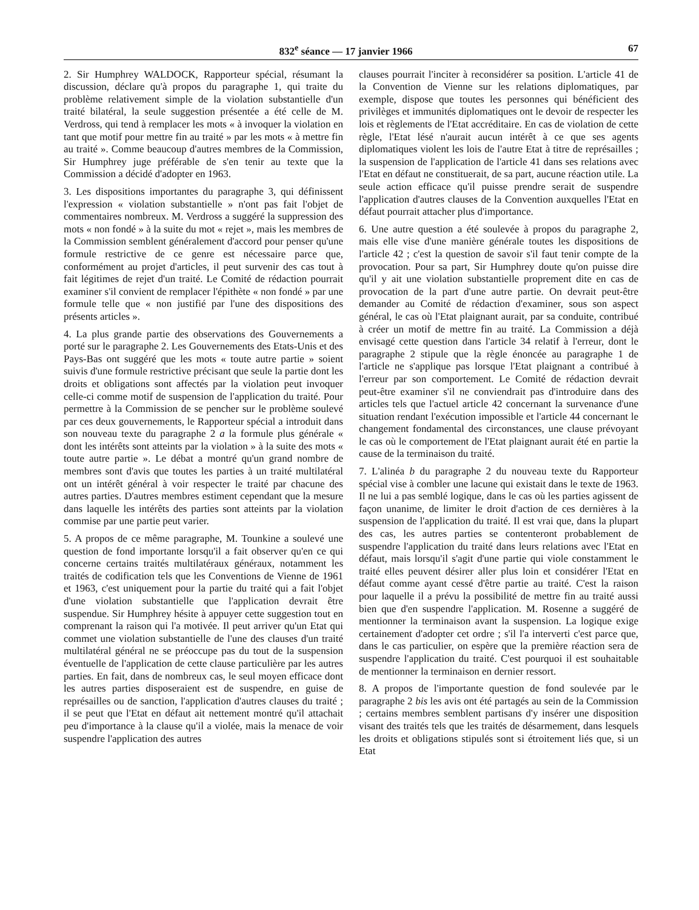832<sup>e</sup> séance — 17 janvier 1966 67
2. Sir Humphrey WALDOCK, Rapporteur spécial, résumant la discussion, déclare qu'à propos du paragraphe 1, qui traite du problème relativement simple de la violation substantielle d'un traité bilatéral, la seule suggestion présentée a été celle de M. Verdross, qui tend à remplacer les mots « à invoquer la violation en tant que motif pour mettre fin au traité » par les mots « à mettre fin au traité ». Comme beaucoup d'autres membres de la Commission, Sir Humphrey juge préférable de s'en tenir au texte que la Commission a décidé d'adopter en 1963.
3. Les dispositions importantes du paragraphe 3, qui définissent l'expression « violation substantielle » n'ont pas fait l'objet de commentaires nombreux. M. Verdross a suggéré la suppression des mots « non fondé » à la suite du mot « rejet », mais les membres de la Commission semblent généralement d'accord pour penser qu'une formule restrictive de ce genre est nécessaire parce que, conformément au projet d'articles, il peut survenir des cas tout à fait légitimes de rejet d'un traité. Le Comité de rédaction pourrait examiner s'il convient de remplacer l'épithète « non fondé » par une formule telle que « non justifié par l'une des dispositions des présents articles ».
4. La plus grande partie des observations des Gouvernements a porté sur le paragraphe 2. Les Gouvernements des Etats-Unis et des Pays-Bas ont suggéré que les mots « toute autre partie » soient suivis d'une formule restrictive précisant que seule la partie dont les droits et obligations sont affectés par la violation peut invoquer celle-ci comme motif de suspension de l'application du traité. Pour permettre à la Commission de se pencher sur le problème soulevé par ces deux gouvernements, le Rapporteur spécial a introduit dans son nouveau texte du paragraphe 2 a la formule plus générale « dont les intérêts sont atteints par la violation » à la suite des mots « toute autre partie ». Le débat a montré qu'un grand nombre de membres sont d'avis que toutes les parties à un traité multilatéral ont un intérêt général à voir respecter le traité par chacune des autres parties. D'autres membres estiment cependant que la mesure dans laquelle les intérêts des parties sont atteints par la violation commise par une partie peut varier.
5. A propos de ce même paragraphe, M. Tounkine a soulevé une question de fond importante lorsqu'il a fait observer qu'en ce qui concerne certains traités multilatéraux généraux, notamment les traités de codification tels que les Conventions de Vienne de 1961 et 1963, c'est uniquement pour la partie du traité qui a fait l'objet d'une violation substantielle que l'application devrait être suspendue. Sir Humphrey hésite à appuyer cette suggestion tout en comprenant la raison qui l'a motivée. Il peut arriver qu'un Etat qui commet une violation substantielle de l'une des clauses d'un traité multilatéral général ne se préoccupe pas du tout de la suspension éventuelle de l'application de cette clause particulière par les autres parties. En fait, dans de nombreux cas, le seul moyen efficace dont les autres parties disposeraient est de suspendre, en guise de représailles ou de sanction, l'application d'autres clauses du traité ; il se peut que l'Etat en défaut ait nettement montré qu'il attachait peu d'importance à la clause qu'il a violée, mais la menace de voir suspendre l'application des autres
clauses pourrait l'inciter à reconsidérer sa position. L'article 41 de la Convention de Vienne sur les relations diplomatiques, par exemple, dispose que toutes les personnes qui bénéficient des privilèges et immunités diplomatiques ont le devoir de respecter les lois et règlements de l'Etat accréditaire. En cas de violation de cette règle, l'Etat lésé n'aurait aucun intérêt à ce que ses agents diplomatiques violent les lois de l'autre Etat à titre de représailles ; la suspension de l'application de l'article 41 dans ses relations avec l'Etat en défaut ne constituerait, de sa part, aucune réaction utile. La seule action efficace qu'il puisse prendre serait de suspendre l'application d'autres clauses de la Convention auxquelles l'Etat en défaut pourrait attacher plus d'importance.
6. Une autre question a été soulevée à propos du paragraphe 2, mais elle vise d'une manière générale toutes les dispositions de l'article 42 ; c'est la question de savoir s'il faut tenir compte de la provocation. Pour sa part, Sir Humphrey doute qu'on puisse dire qu'il y ait une violation substantielle proprement dite en cas de provocation de la part d'une autre partie. On devrait peut-être demander au Comité de rédaction d'examiner, sous son aspect général, le cas où l'Etat plaignant aurait, par sa conduite, contribué à créer un motif de mettre fin au traité. La Commission a déjà envisagé cette question dans l'article 34 relatif à l'erreur, dont le paragraphe 2 stipule que la règle énoncée au paragraphe 1 de l'article ne s'applique pas lorsque l'Etat plaignant a contribué à l'erreur par son comportement. Le Comité de rédaction devrait peut-être examiner s'il ne conviendrait pas d'introduire dans des articles tels que l'actuel article 42 concernant la survenance d'une situation rendant l'exécution impossible et l'article 44 concernant le changement fondamental des circonstances, une clause prévoyant le cas où le comportement de l'Etat plaignant aurait été en partie la cause de la terminaison du traité.
7. L'alinéa b du paragraphe 2 du nouveau texte du Rapporteur spécial vise à combler une lacune qui existait dans le texte de 1963. Il ne lui a pas semblé logique, dans le cas où les parties agissent de façon unanime, de limiter le droit d'action de ces dernières à la suspension de l'application du traité. Il est vrai que, dans la plupart des cas, les autres parties se contenteront probablement de suspendre l'application du traité dans leurs relations avec l'Etat en défaut, mais lorsqu'il s'agit d'une partie qui viole constamment le traité elles peuvent désirer aller plus loin et considérer l'Etat en défaut comme ayant cessé d'être partie au traité. C'est la raison pour laquelle il a prévu la possibilité de mettre fin au traité aussi bien que d'en suspendre l'application. M. Rosenne a suggéré de mentionner la terminaison avant la suspension. La logique exige certainement d'adopter cet ordre ; s'il l'a interverti c'est parce que, dans le cas particulier, on espère que la première réaction sera de suspendre l'application du traité. C'est pourquoi il est souhaitable de mentionner la terminaison en dernier ressort.
8. A propos de l'importante question de fond soulevée par le paragraphe 2 bis les avis ont été partagés au sein de la Commission ; certains membres semblent partisans d'y insérer une disposition visant des traités tels que les traités de désarmement, dans lesquels les droits et obligations stipulés sont si étroitement liés que, si un Etat